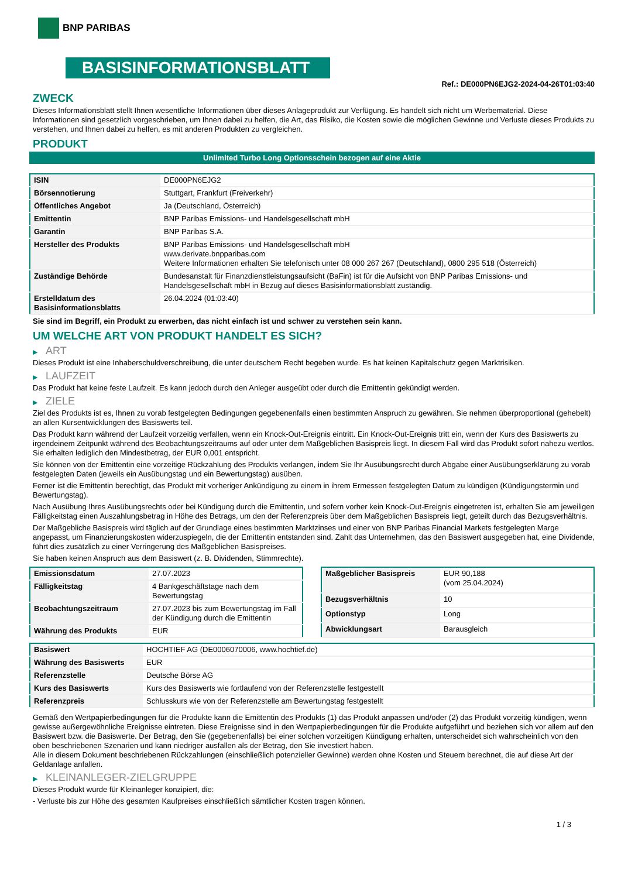BNP PARIBAS
BASISINFORMATIONSBLATT
Ref.: DE000PN6EJG2-2024-04-26T01:03:40
ZWECK
Dieses Informationsblatt stellt Ihnen wesentliche Informationen über dieses Anlageprodukt zur Verfügung. Es handelt sich nicht um Werbematerial. Diese Informationen sind gesetzlich vorgeschrieben, um Ihnen dabei zu helfen, die Art, das Risiko, die Kosten sowie die möglichen Gewinne und Verluste dieses Produkts zu verstehen, und Ihnen dabei zu helfen, es mit anderen Produkten zu vergleichen.
PRODUKT
Unlimited Turbo Long Optionsschein bezogen auf eine Aktie
| ISIN | DE000PN6EJG2 |
| Börsennotierung | Stuttgart, Frankfurt (Freiverkehr) |
| Öffentliches Angebot | Ja (Deutschland, Österreich) |
| Emittentin | BNP Paribas Emissions- und Handelsgesellschaft mbH |
| Garantin | BNP Paribas S.A. |
| Hersteller des Produkts | BNP Paribas Emissions- und Handelsgesellschaft mbH www.derivate.bnpparibas.com Weitere Informationen erhalten Sie telefonisch unter 08 000 267 267 (Deutschland), 0800 295 518 (Österreich) |
| Zuständige Behörde | Bundesanstalt für Finanzdienstleistungsaufsicht (BaFin) ist für die Aufsicht von BNP Paribas Emissions- und Handelsgesellschaft mbH in Bezug auf dieses Basisinformationsblatt zuständig. |
| Erstelldatum des Basisinformationsblatts | 26.04.2024 (01:03:40) |
Sie sind im Begriff, ein Produkt zu erwerben, das nicht einfach ist und schwer zu verstehen sein kann.
UM WELCHE ART VON PRODUKT HANDELT ES SICH?
▶ ART
Dieses Produkt ist eine Inhaberschuldverschreibung, die unter deutschem Recht begeben wurde. Es hat keinen Kapitalschutz gegen Marktrisiken.
▶ LAUFZEIT
Das Produkt hat keine feste Laufzeit. Es kann jedoch durch den Anleger ausgeübt oder durch die Emittentin gekündigt werden.
▶ ZIELE
Ziel des Produkts ist es, Ihnen zu vorab festgelegten Bedingungen gegebenenfalls einen bestimmten Anspruch zu gewähren. Sie nehmen überproportional (gehebelt) an allen Kursentwicklungen des Basiswerts teil.
Das Produkt kann während der Laufzeit vorzeitig verfallen, wenn ein Knock-Out-Ereignis eintritt. Ein Knock-Out-Ereignis tritt ein, wenn der Kurs des Basiswerts zu irgendeinem Zeitpunkt während des Beobachtungszeitraums auf oder unter dem Maßgeblichen Basispreis liegt. In diesem Fall wird das Produkt sofort nahezu wertlos. Sie erhalten lediglich den Mindestbetrag, der EUR 0,001 entspricht.
Sie können von der Emittentin eine vorzeitige Rückzahlung des Produkts verlangen, indem Sie Ihr Ausübungsrecht durch Abgabe einer Ausübungserklärung zu vorab festgelegten Daten (jeweils ein Ausübungstag und ein Bewertungstag) ausüben.
Ferner ist die Emittentin berechtigt, das Produkt mit vorheriger Ankündigung zu einem in ihrem Ermessen festgelegten Datum zu kündigen (Kündigungstermin und Bewertungstag).
Nach Ausübung Ihres Ausübungsrechts oder bei Kündigung durch die Emittentin, und sofern vorher kein Knock-Out-Ereignis eingetreten ist, erhalten Sie am jeweiligen Fälligkeitstag einen Auszahlungsbetrag in Höhe des Betrags, um den der Referenzpreis über dem Maßgeblichen Basispreis liegt, geteilt durch das Bezugsverhältnis.
Der Maßgebliche Basispreis wird täglich auf der Grundlage eines bestimmten Marktzinses und einer von BNP Paribas Financial Markets festgelegten Marge angepasst, um Finanzierungskosten widerzuspiegeln, die der Emittentin entstanden sind. Zahlt das Unternehmen, das den Basiswert ausgegeben hat, eine Dividende, führt dies zusätzlich zu einer Verringerung des Maßgeblichen Basispreises.
Sie haben keinen Anspruch aus dem Basiswert (z. B. Dividenden, Stimmrechte).
| Emissionsdatum | 27.07.2023 |
| Fälligkeitstag | 4 Bankgeschäftstage nach dem Bewertungstag |
| Beobachtungszeitraum | 27.07.2023 bis zum Bewertungstag im Fall der Kündigung durch die Emittentin |
| Währung des Produkts | EUR |
| Maßgeblicher Basispreis | EUR 90,188 (vom 25.04.2024) |
| Bezugsverhältnis | 10 |
| Optionstyp | Long |
| Abwicklungsart | Barausgleich |
| Basiswert | HOCHTIEF AG (DE0006070006, www.hochtief.de) |
| Währung des Basiswerts | EUR |
| Referenzstelle | Deutsche Börse AG |
| Kurs des Basiswerts | Kurs des Basiswerts wie fortlaufend von der Referenzstelle festgestellt |
| Referenzpreis | Schlusskurs wie von der Referenzstelle am Bewertungstag festgestellt |
Gemäß den Wertpapierbedingungen für die Produkte kann die Emittentin des Produkts (1) das Produkt anpassen und/oder (2) das Produkt vorzeitig kündigen, wenn gewisse außergewöhnliche Ereignisse eintreten. Diese Ereignisse sind in den Wertpapierbedingungen für die Produkte aufgeführt und beziehen sich vor allem auf den Basiswert bzw. die Basiswerte. Der Betrag, den Sie (gegebenenfalls) bei einer solchen vorzeitigen Kündigung erhalten, unterscheidet sich wahrscheinlich von den oben beschriebenen Szenarien und kann niedriger ausfallen als der Betrag, den Sie investiert haben.
Alle in diesem Dokument beschriebenen Rückzahlungen (einschließlich potenzieller Gewinne) werden ohne Kosten und Steuern berechnet, die auf diese Art der Geldanlage anfallen.
▶ KLEINANLEGER-ZIELGRUPPE
Dieses Produkt wurde für Kleinanleger konzipiert, die:
- Verluste bis zur Höhe des gesamten Kaufpreises einschließlich sämtlicher Kosten tragen können.
1 / 3